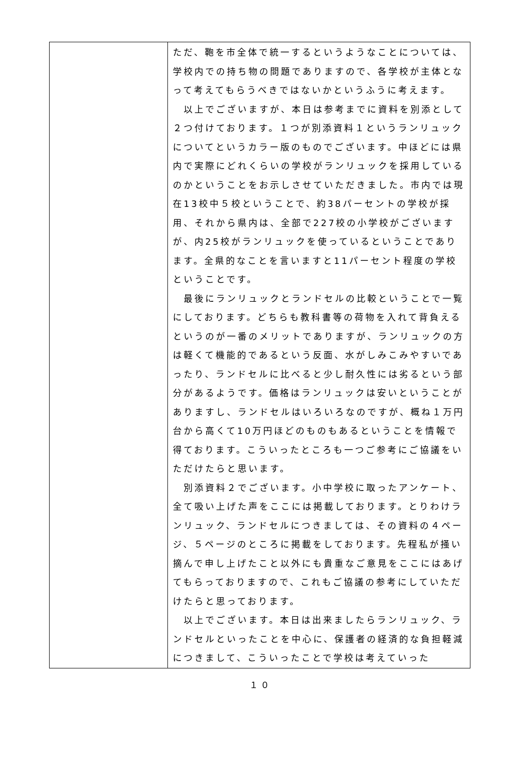| | ただ、鞄を市全体で統一するというようなことについては、学校内での持ち物の問題でありますので、各学校が主体となって考えてもらうべきではないかというふうに考えます。 以上でございますが、本日は参考までに資料を別添として２つ付けております。１つが別添資料１というランリュックについてというカラー版のものでございます。中ほどには県内で実際にどれくらいの学校がランリュックを採用しているのかということをお示しさせていただきました。市内では現在13校中５校ということで、約38パーセントの学校が採用、それから県内は、全部で227校の小学校がございますが、内25校がランリュックを使っているということであります。全県的なことを言いますと11パーセント程度の学校ということです。 最後にランリュックとランドセルの比較ということで一覧にしております。どちらも教科書等の荷物を入れて背負えるというのが一番のメリットでありますが、ランリュックの方は軽くて機能的であるという反面、水がしみこみやすいであったり、ランドセルに比べると少し耐久性には劣るという部分があるようです。価格はランリュックは安いということがありますし、ランドセルはいろいろなのですが、概ね１万円台から高くて10万円ほどのものもあるということを情報で得ております。こういったところも一つご参考にご協議をいただけたらと思います。 別添資料２でございます。小中学校に取ったアンケート、全て吸い上げた声をここには掲載しております。とりわけランリュック、ランドセルにつきましては、その資料の４ページ、５ページのところに掲載をしております。先程私が掻い摘んで申し上げたこと以外にも貴重なご意見をここにはあげてもらっておりますので、これもご協議の参考にしていただけたらと思っております。 以上でございます。本日は出来ましたらランリュック、ランドセルといったことを中心に、保護者の経済的な負担軽減につきまして、こういったことで学校は考えていった |
１０